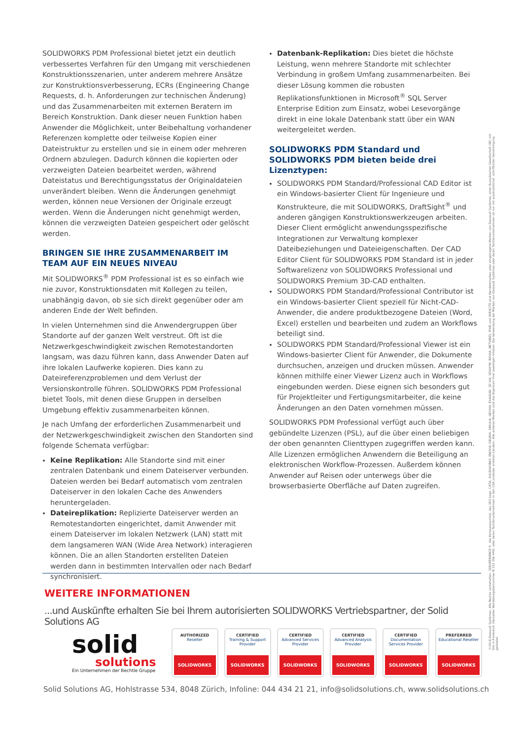SOLIDWORKS PDM Professional bietet jetzt ein deutlich verbessertes Verfahren für den Umgang mit verschiedenen Konstruktionsszenarien, unter anderem mehrere Ansätze zur Konstruktionsverbesserung, ECRs (Engineering Change Requests, d. h. Anforderungen zur technischen Änderung) und das Zusammenarbeiten mit externen Beratern im Bereich Konstruktion. Dank dieser neuen Funktion haben Anwender die Möglichkeit, unter Beibehaltung vorhandener Referenzen komplette oder teilweise Kopien einer Dateistruktur zu erstellen und sie in einem oder mehreren Ordnern abzulegen. Dadurch können die kopierten oder verzweigten Dateien bearbeitet werden, während Dateistatus und Berechtigungsstatus der Originaldateien unverändert bleiben. Wenn die Änderungen genehmigt werden, können neue Versionen der Originale erzeugt werden. Wenn die Änderungen nicht genehmigt werden, können die verzweigten Dateien gespeichert oder gelöscht werden.
BRINGEN SIE IHRE ZUSAMMENARBEIT IM TEAM AUF EIN NEUES NIVEAU
Mit SOLIDWORKS<sup>®</sup> PDM Professional ist es so einfach wie nie zuvor, Konstruktionsdaten mit Kollegen zu teilen, unabhängig davon, ob sie sich direkt gegenüber oder am anderen Ende der Welt befinden.
In vielen Unternehmen sind die Anwendergruppen über Standorte auf der ganzen Welt verstreut. Oft ist die Netzwerkgeschwindigkeit zwischen Remotestandorten langsam, was dazu führen kann, dass Anwender Daten auf ihre lokalen Laufwerke kopieren. Dies kann zu Dateireferenzproblemen und dem Verlust der Versionskontrolle führen. SOLIDWORKS PDM Professional bietet Tools, mit denen diese Gruppen in derselben Umgebung effektiv zusammenarbeiten können.
Je nach Umfang der erforderlichen Zusammenarbeit und der Netzwerkgeschwindigkeit zwischen den Standorten sind folgende Schemata verfügbar:
Keine Replikation: Alle Standorte sind mit einer zentralen Datenbank und einem Dateiserver verbunden. Dateien werden bei Bedarf automatisch vom zentralen Dateiserver in den lokalen Cache des Anwenders heruntergeladen.
Dateireplikation: Replizierte Dateiserver werden an Remotestandorten eingerichtet, damit Anwender mit einem Dateiserver im lokalen Netzwerk (LAN) statt mit dem langsameren WAN (Wide Area Network) interagieren können. Die an allen Standorten erstellten Dateien werden dann in bestimmten Intervallen oder nach Bedarf synchronisiert.
Datenbank-Replikation: Dies bietet die höchste Leistung, wenn mehrere Standorte mit schlechter Verbindung in großem Umfang zusammenarbeiten. Bei dieser Lösung kommen die robusten Replikationsfunktionen in Microsoft<sup>®</sup> SQL Server Enterprise Edition zum Einsatz, wobei Lesevorgänge direkt in eine lokale Datenbank statt über ein WAN weitergeleitet werden.
SOLIDWORKS PDM Standard und SOLIDWORKS PDM bieten beide drei Lizenztypen:
SOLIDWORKS PDM Standard/Professional CAD Editor ist ein Windows-basierter Client für Ingenieure und Konstrukteure, die mit SOLIDWORKS, DraftSight<sup>®</sup> und anderen gängigen Konstruktionswerkzeugen arbeiten. Dieser Client ermöglicht anwendungsspezifische Integrationen zur Verwaltung komplexer Dateibeziehungen und Dateieigenschaften. Der CAD Editor Client für SOLIDWORKS PDM Standard ist in jeder Softwarelizenz von SOLIDWORKS Professional und SOLIDWORKS Premium 3D-CAD enthalten.
SOLIDWORKS PDM Standard/Professional Contributor ist ein Windows-basierter Client speziell für Nicht-CAD-Anwender, die andere produktbezogene Dateien (Word, Excel) erstellen und bearbeiten und zudem an Workflows beteiligt sind.
SOLIDWORKS PDM Standard/Professional Viewer ist ein Windows-basierter Client für Anwender, die Dokumente durchsuchen, anzeigen und drucken müssen. Anwender können mithilfe einer Viewer Lizenz auch in Workflows eingebunden werden. Diese eignen sich besonders gut für Projektleiter und Fertigungsmitarbeiter, die keine Änderungen an den Daten vornehmen müssen.
SOLIDWORKS PDM Professional verfügt auch über gebündelte Lizenzen (PSL), auf die über einen beliebigen der oben genannten Clienttypen zugegriffen werden kann. Alle Lizenzen ermöglichen Anwendern die Beteiligung an elektronischen Workflow-Prozessen. Außerdem können Anwender auf Reisen oder unterwegs über die browserbasierte Oberfläche auf Daten zugreifen.
WEITERE INFORMATIONEN
...und Auskünfte erhalten Sie bei Ihrem autorisierten SOLIDWORKS Vertriebspartner, der Solid Solutions AG
solid
solutions
Ein Unternehmen der Bechtle Gruppe
AUTHORIZED
Reseller
SOLIDWORKS
CERTIFIED
Training & Support Provider
SOLIDWORKS
CERTIFIED
Advanced Services Provider
SOLIDWORKS
CERTIFIED
Advanced Analysis Provider
SOLIDWORKS
CERTIFIED
Documentation Services Provider
SOLIDWORKS
PREFERRED
Educational Reseller
SOLIDWORKS
Solid Solutions AG, Hohlstrasse 534, 8048 Zürich, Infoline: 044 434 21 21, info@solidsolutions.ch, www.solidsolutions.ch
©2018 Dassault Systèmes. Alle Rechte vorbehalten. 3DEXPERIENCE®, das Kompasssymbol, das 3DS Logo, CATIA, SOLIDWORKS, ENOVIA, DELMIA, SIMULIA, GEOVIA, EXALEAD, 3D VIA, 3DSWYM, BIOVIA, NETVIBES, IFWE und 3DEXCITE sind Handelsmarken oder eingetragene Marken von Dassault Systèmes, einer Europäischen Gesellschaft (SE) mit Sitz in Frankreich (Versailler Handelsregisternummer B 322 306 440), oder deren Tochterunternehmen in den USA und/oder anderen Ländern. Alle anderen Marken sind das Eigentum ihrer jeweiligen Inhaber. Die Verwendung der Marken von Dassault Systèmes oder deren Tochterunternehmen ist nur mit ausdrücklicher, schriftlicher Genehmigung gestattet.